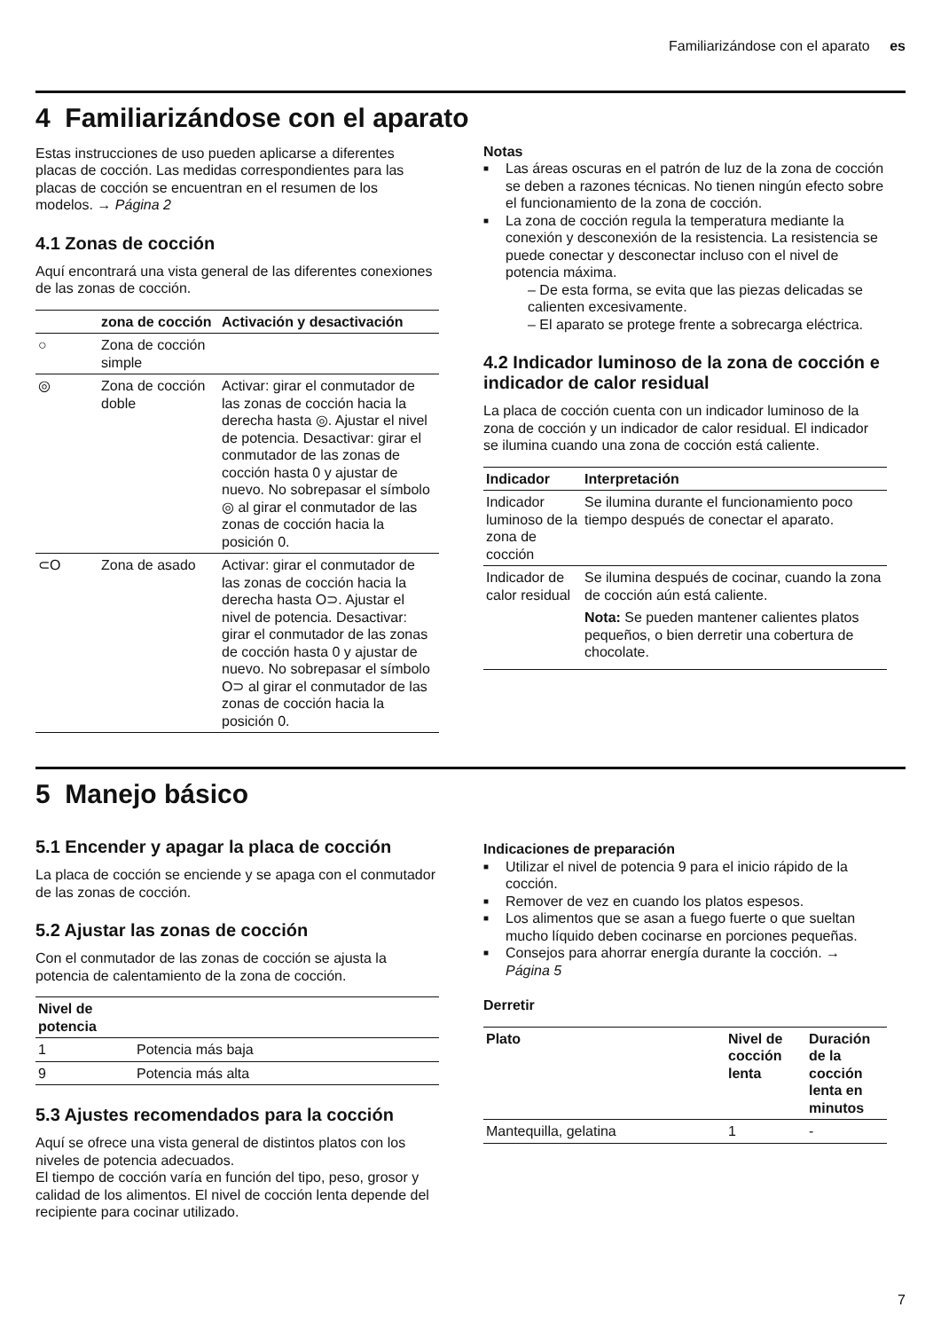Familiarizándose con el aparato es
4 Familiarizándose con el aparato
Estas instrucciones de uso pueden aplicarse a diferentes placas de cocción. Las medidas correspondientes para las placas de cocción se encuentran en el resumen de los modelos. → Página 2
4.1 Zonas de cocción
Aquí encontrará una vista general de las diferentes conexiones de las zonas de cocción.
| | zona de cocción | Activación y desactivación |
| --- | --- | --- |
| ○ | Zona de cocción simple | |
| ◎ | Zona de cocción doble | Activar: girar el conmutador de las zonas de cocción hacia la derecha hasta ◎. Ajustar el nivel de potencia. Desactivar: girar el conmutador de las zonas de cocción hasta 0 y ajustar de nuevo. No sobrepasar el símbolo ◎ al girar el conmutador de las zonas de cocción hacia la posición 0. |
| ⊂O | Zona de asado | Activar: girar el conmutador de las zonas de cocción hacia la derecha hasta O⊃. Ajustar el nivel de potencia. Desactivar: girar el conmutador de las zonas de cocción hasta 0 y ajustar de nuevo. No sobrepasar el símbolo O⊃ al girar el conmutador de las zonas de cocción hacia la posición 0. |
Notas
Las áreas oscuras en el patrón de luz de la zona de cocción se deben a razones técnicas. No tienen ningún efecto sobre el funcionamiento de la zona de cocción.
La zona de cocción regula la temperatura mediante la conexión y desconexión de la resistencia. La resistencia se puede conectar y desconectar incluso con el nivel de potencia máxima.
– De esta forma, se evita que las piezas delicadas se calienten excesivamente.
– El aparato se protege frente a sobrecarga eléctrica.
4.2 Indicador luminoso de la zona de cocción e indicador de calor residual
La placa de cocción cuenta con un indicador luminoso de la zona de cocción y un indicador de calor residual. El indicador se ilumina cuando una zona de cocción está caliente.
| Indicador | Interpretación |
| --- | --- |
| Indicador luminoso de la zona de cocción | Se ilumina durante el funcionamiento poco tiempo después de conectar el aparato. |
| Indicador de calor residual | Se ilumina después de cocinar, cuando la zona de cocción aún está caliente. Nota: Se pueden mantener calientes platos pequeños, o bien derretir una cobertura de chocolate. |
5 Manejo básico
5.1 Encender y apagar la placa de cocción
La placa de cocción se enciende y se apaga con el conmutador de las zonas de cocción.
5.2 Ajustar las zonas de cocción
Con el conmutador de las zonas de cocción se ajusta la potencia de calentamiento de la zona de cocción.
| Nivel de potencia | |
| --- | --- |
| 1 | Potencia más baja |
| 9 | Potencia más alta |
5.3 Ajustes recomendados para la cocción
Aquí se ofrece una vista general de distintos platos con los niveles de potencia adecuados.
El tiempo de cocción varía en función del tipo, peso, grosor y calidad de los alimentos. El nivel de cocción lenta depende del recipiente para cocinar utilizado.
Indicaciones de preparación
Utilizar el nivel de potencia 9 para el inicio rápido de la cocción.
Remover de vez en cuando los platos espesos.
Los alimentos que se asan a fuego fuerte o que sueltan mucho líquido deben cocinarse en porciones pequeñas.
Consejos para ahorrar energía durante la cocción. → Página 5
Derretir
| Plato | Nivel de cocción lenta | Duración de la cocción lenta en minutos |
| --- | --- | --- |
| Mantequilla, gelatina | 1 | - |
7